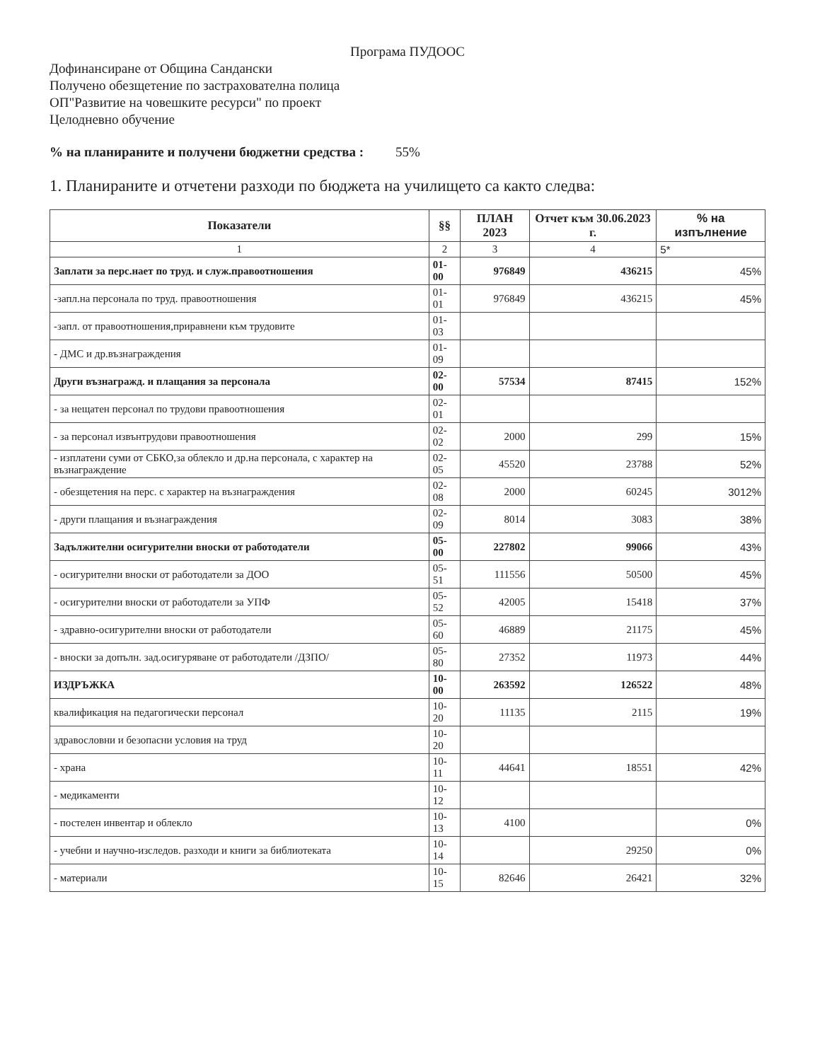Програма ПУДООС
Дофинансиране от Община Сандански
Получено обезщетение по застрахователна полица
ОП"Развитие на човешките ресурси" по проект
Целодневно обучение
% на планираните и получени бюджетни средства : 55%
1. Планираните и отчетени разходи по бюджета на училището са както следва:
| Показатели | §§ | ПЛАН 2023 | Отчет към 30.06.2023 г. | % на изпълнение |
| --- | --- | --- | --- | --- |
| 1 | 2 | 3 | 4 | 5* |
| Заплати за перс.нает по труд. и служ.правоотношения | 01-00 | 976849 | 436215 | 45% |
| -запл.на персонала по труд. правоотношения | 01-01 | 976849 | 436215 | 45% |
| -запл. от правоотношения,приравнени към трудовите | 01-03 | | | |
| - ДМС и др.възнаграждения | 01-09 | | | |
| Други възнагражд. и плащания за персонала | 02-00 | 57534 | 87415 | 152% |
| - за нещатен персонал по трудови правоотношения | 02-01 | | | |
| - за персонал извънтрудови правоотношения | 02-02 | 2000 | 299 | 15% |
| - изплатени суми от СБКО,за облекло и др.на персонала, с характер на възнаграждение | 02-05 | 45520 | 23788 | 52% |
| - обезщетения на перс. с характер на възнаграждения | 02-08 | 2000 | 60245 | 3012% |
| - други плащания и възнаграждения | 02-09 | 8014 | 3083 | 38% |
| Задължителни осигурителни вноски от работодатели | 05-00 | 227802 | 99066 | 43% |
| - осигурителни вноски от работодатели за ДОО | 05-51 | 111556 | 50500 | 45% |
| - осигурителни вноски от работодатели за УПФ | 05-52 | 42005 | 15418 | 37% |
| - здравно-осигурителни вноски от работодатели | 05-60 | 46889 | 21175 | 45% |
| - вноски за допълн. зад.осигуряване от работодатели /ДЗПО/ | 05-80 | 27352 | 11973 | 44% |
| ИЗДРЪЖКА | 10-00 | 263592 | 126522 | 48% |
| квалификация на педагогически персонал | 10-20 | 11135 | 2115 | 19% |
| здравословни и безопасни условия на труд | 10-20 | | | |
| - храна | 10-11 | 44641 | 18551 | 42% |
| - медикаменти | 10-12 | | | |
| - постелен инвентар и облекло | 10-13 | 4100 | | 0% |
| - учебни и научно-изследов. разходи и книги за библиотеката | 10-14 | | 29250 | 0% |
| - материали | 10-15 | 82646 | 26421 | 32% |